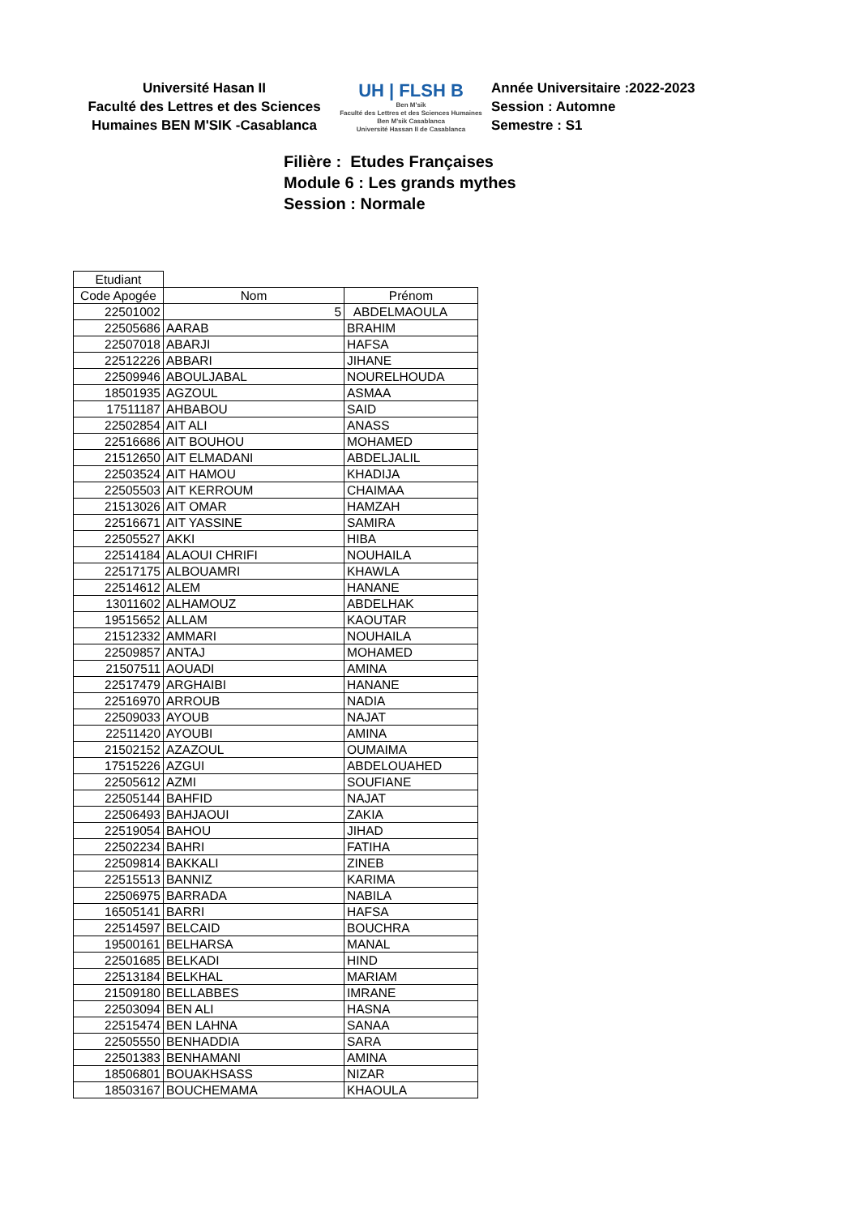Université Hasan II
Faculté des Lettres et des Sciences
Humaines BEN M'SIK -Casablanca
UH | FLSH B
Ben M'sik
Faculté des Lettres et des Sciences Humaines
Ben M'sik Casablanca
Université Hassan II de Casablanca
Année Universitaire :2022-2023
Session : Automne
Semestre : S1
Filière : Etudes Françaises
Module 6 : Les grands mythes
Session : Normale
| Etudiant | | |
| Code Apogée | Nom | Prénom |
| 22501002 | 5 | ABDELMAOULA |
| 22505686 | AARAB | BRAHIM |
| 22507018 | ABARJI | HAFSA |
| 22512226 | ABBARI | JIHANE |
| 22509946 | ABOULJABAL | NOURELHOUDA |
| 18501935 | AGZOUL | ASMAA |
| 17511187 | AHBABOU | SAID |
| 22502854 | AIT ALI | ANASS |
| 22516686 | AIT BOUHOU | MOHAMED |
| 21512650 | AIT ELMADANI | ABDELJALIL |
| 22503524 | AIT HAMOU | KHADIJA |
| 22505503 | AIT KERROUM | CHAIMAA |
| 21513026 | AIT OMAR | HAMZAH |
| 22516671 | AIT YASSINE | SAMIRA |
| 22505527 | AKKI | HIBA |
| 22514184 | ALAOUI CHRIFI | NOUHAILA |
| 22517175 | ALBOUAMRI | KHAWLA |
| 22514612 | ALEM | HANANE |
| 13011602 | ALHAMOUZ | ABDELHAK |
| 19515652 | ALLAM | KAOUTAR |
| 21512332 | AMMARI | NOUHAILA |
| 22509857 | ANTAJ | MOHAMED |
| 21507511 | AOUADI | AMINA |
| 22517479 | ARGHAIBI | HANANE |
| 22516970 | ARROUB | NADIA |
| 22509033 | AYOUB | NAJAT |
| 22511420 | AYOUBI | AMINA |
| 21502152 | AZAZOUL | OUMAIMA |
| 17515226 | AZGUI | ABDELOUAHED |
| 22505612 | AZMI | SOUFIANE |
| 22505144 | BAHFID | NAJAT |
| 22506493 | BAHJAOUI | ZAKIA |
| 22519054 | BAHOU | JIHAD |
| 22502234 | BAHRI | FATIHA |
| 22509814 | BAKKALI | ZINEB |
| 22515513 | BANNIZ | KARIMA |
| 22506975 | BARRADA | NABILA |
| 16505141 | BARRI | HAFSA |
| 22514597 | BELCAID | BOUCHRA |
| 19500161 | BELHARSA | MANAL |
| 22501685 | BELKADI | HIND |
| 22513184 | BELKHAL | MARIAM |
| 21509180 | BELLABBES | IMRANE |
| 22503094 | BEN ALI | HASNA |
| 22515474 | BEN LAHNA | SANAA |
| 22505550 | BENHADDIA | SARA |
| 22501383 | BENHAMANI | AMINA |
| 18506801 | BOUAKHSASS | NIZAR |
| 18503167 | BOUCHEMAMA | KHAOULA |